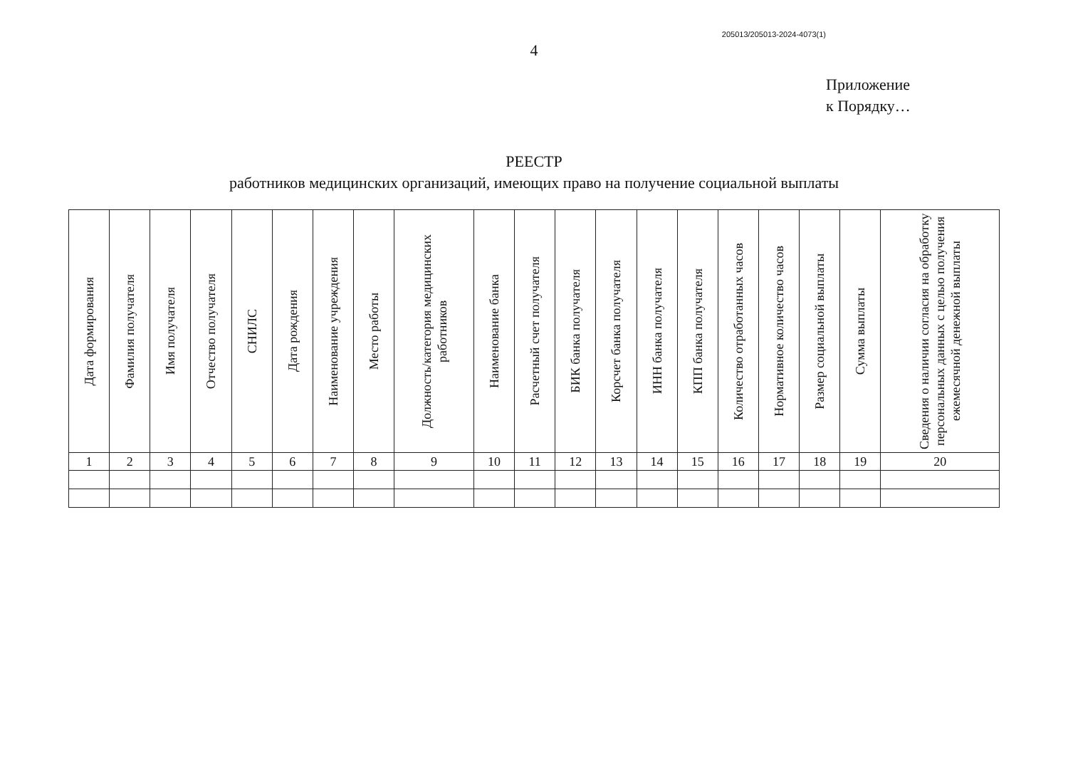205013/205013-2024-4073(1)
4
Приложение
к Порядку…
РЕЕСТР
работников медицинских организаций, имеющих право на получение социальной выплаты
| Дата формирования | Фамилия получателя | Имя получателя | Отчество получателя | СНИЛС | Дата рождения | Наименование учреждения | Место работы | Должность/категория медицинских работников | Наименование банка | Расчетный счет получателя | БИК банка получателя | Корсчет банка получателя | ИНН банка получателя | КПП банка получателя | Количество отработанных часов | Нормативное количество часов | Размер социальной выплаты | Сумма выплаты | Сведения о наличии согласия на обработку персональных данных с целью получения ежемесячной денежной выплаты |
| --- | --- | --- | --- | --- | --- | --- | --- | --- | --- | --- | --- | --- | --- | --- | --- | --- | --- | --- | --- |
| 1 | 2 | 3 | 4 | 5 | 6 | 7 | 8 | 9 | 10 | 11 | 12 | 13 | 14 | 15 | 16 | 17 | 18 | 19 | 20 |